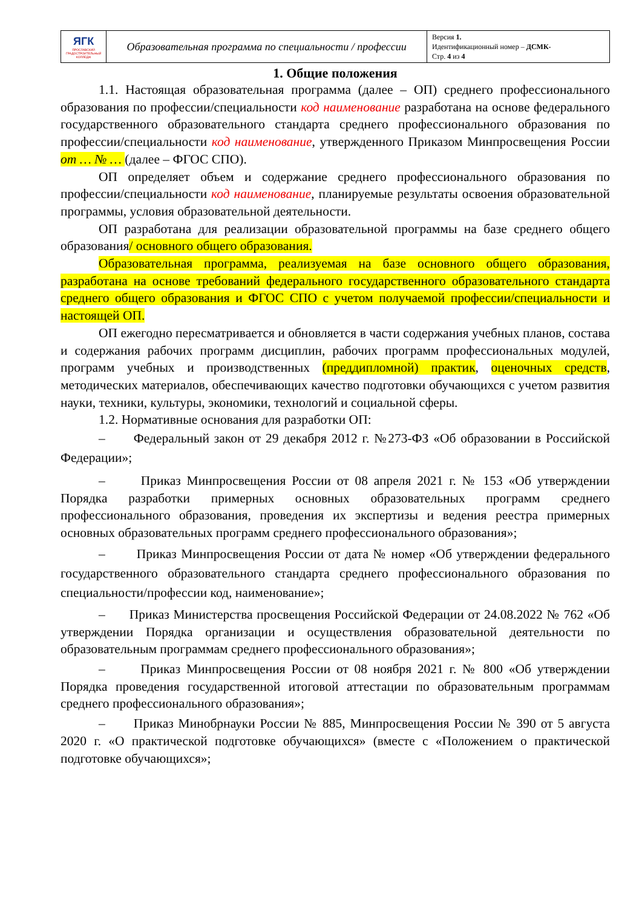| ЯГК ЯРОСЛАВСКИЙ ГРАДОСТРОИТЕЛЬНЫЙ КОЛЛЕДЖ | Образовательная программа по специальности / профессии | Версия 1. Идентификационный номер – ДСМК- Стр. 4 из 4 |
1. Общие положения
1.1. Настоящая образовательная программа (далее – ОП) среднего профессионального образования по профессии/специальности код наименование разработана на основе федерального государственного образовательного стандарта среднего профессионального образования по профессии/специальности код наименование, утвержденного Приказом Минпросвещения России от … № … (далее – ФГОС СПО).
ОП определяет объем и содержание среднего профессионального образования по профессии/специальности код наименование, планируемые результаты освоения образовательной программы, условия образовательной деятельности.
ОП разработана для реализации образовательной программы на базе среднего общего образования/ основного общего образования.
Образовательная программа, реализуемая на базе основного общего образования, разработана на основе требований федерального государственного образовательного стандарта среднего общего образования и ФГОС СПО с учетом получаемой профессии/специальности и настоящей ОП.
ОП ежегодно пересматривается и обновляется в части содержания учебных планов, состава и содержания рабочих программ дисциплин, рабочих программ профессиональных модулей, программ учебных и производственных (преддипломной) практик, оценочных средств, методических материалов, обеспечивающих качество подготовки обучающихся с учетом развития науки, техники, культуры, экономики, технологий и социальной сферы.
1.2. Нормативные основания для разработки ОП:
– Федеральный закон от 29 декабря 2012 г. №273-ФЗ «Об образовании в Российской Федерации»;
– Приказ Минпросвещения России от 08 апреля 2021 г. № 153 «Об утверждении Порядка разработки примерных основных образовательных программ среднего профессионального образования, проведения их экспертизы и ведения реестра примерных основных образовательных программ среднего профессионального образования»;
– Приказ Минпросвещения России от дата № номер «Об утверждении федерального государственного образовательного стандарта среднего профессионального образования по специальности/профессии код, наименование»;
– Приказ Министерства просвещения Российской Федерации от 24.08.2022 № 762 «Об утверждении Порядка организации и осуществления образовательной деятельности по образовательным программам среднего профессионального образования»;
– Приказ Минпросвещения России от 08 ноября 2021 г. № 800 «Об утверждении Порядка проведения государственной итоговой аттестации по образовательным программам среднего профессионального образования»;
– Приказ Минобрнауки России № 885, Минпросвещения России № 390 от 5 августа 2020 г. «О практической подготовке обучающихся» (вместе с «Положением о практической подготовке обучающихся»;